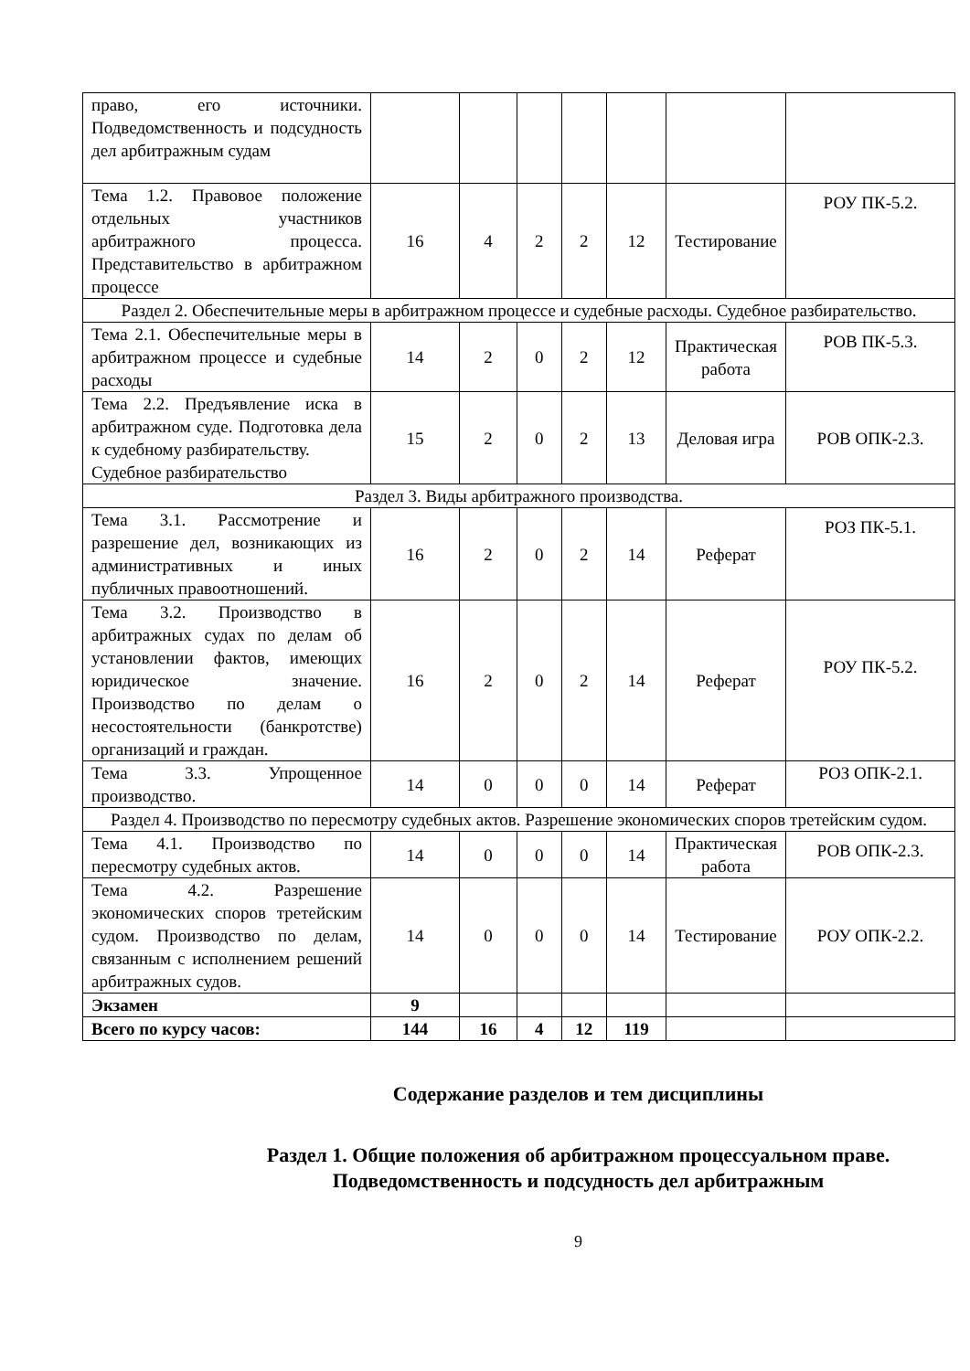| право, его источники. Подведомственность и подсудность дел арбитражным судам | | | | | | | |
| Тема 1.2. Правовое положение отдельных участников арбитражного процесса. Представительство в арбитражном процессе | 16 | 4 | 2 | 2 | 12 | Тестирование | РОУ ПК-5.2. |
| Раздел 2. Обеспечительные меры в арбитражном процессе и судебные расходы. Судебное разбирательство. | | | | | | | |
| Тема 2.1. Обеспечительные меры в арбитражном процессе и судебные расходы | 14 | 2 | 0 | 2 | 12 | Практическая работа | РОВ ПК-5.3. |
| Тема 2.2. Предъявление иска в арбитражном суде. Подготовка дела к судебному разбирательству. Судебное разбирательство | 15 | 2 | 0 | 2 | 13 | Деловая игра | РОВ ОПК-2.3. |
| Раздел 3. Виды арбитражного производства. | | | | | | | |
| Тема 3.1. Рассмотрение и разрешение дел, возникающих из административных и иных публичных правоотношений. | 16 | 2 | 0 | 2 | 14 | Реферат | РОЗ ПК-5.1. |
| Тема 3.2. Производство в арбитражных судах по делам об установлении фактов, имеющих юридическое значение. Производство по делам о несостоятельности (банкротстве) организаций и граждан. | 16 | 2 | 0 | 2 | 14 | Реферат | РОУ ПК-5.2. |
| Тема 3.3. Упрощенное производство. | 14 | 0 | 0 | 0 | 14 | Реферат | РОЗ ОПК-2.1. |
| Раздел 4. Производство по пересмотру судебных актов. Разрешение экономических споров третейским судом. | | | | | | | |
| Тема 4.1. Производство по пересмотру судебных актов. | 14 | 0 | 0 | 0 | 14 | Практическая работа | РОВ ОПК-2.3. |
| Тема 4.2. Разрешение экономических споров третейским судом. Производство по делам, связанным с исполнением решений арбитражных судов. | 14 | 0 | 0 | 0 | 14 | Тестирование | РОУ ОПК-2.2. |
| Экзамен | 9 | | | | | | |
| Всего по курсу часов: | 144 | 16 | 4 | 12 | 119 | | |
Содержание разделов и тем дисциплины
Раздел 1. Общие положения об арбитражном процессуальном праве. Подведомственность и подсудность дел арбитражным
9